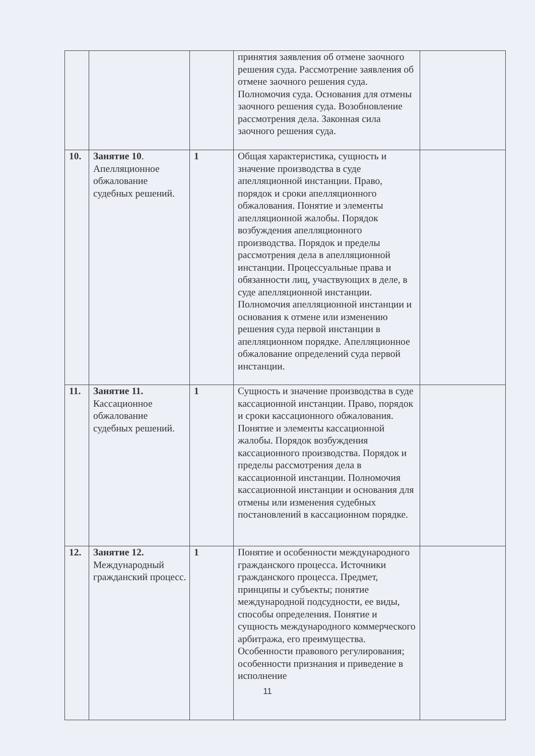| | | | принятия заявления об отмене заочного решения суда. Рассмотрение заявления об отмене заочного решения суда. Полномочия суда. Основания для отмены заочного решения суда. Возобновление рассмотрения дела. Законная сила заочного решения суда. | |
| 10. | Занятие 10 . Апелляционное обжалование судебных решений. | 1 | Общая характеристика, сущность и значение производства в суде апелляционной инстанции. Право, порядок и сроки апелляционного обжалования. Понятие и элементы апелляционной жалобы. Порядок возбуждения апелляционного производства. Порядок и пределы рассмотрения дела в апелляционной инстанции. Процессуальные права и обязанности лиц, участвующих в деле, в суде апелляционной инстанции. Полномочия апелляционной инстанции и основания к отмене или изменению решения суда первой инстанции в апелляционном порядке. Апелляционное обжалование определений суда первой инстанции. | |
| 11. | Занятие 11. Кассационное обжалование судебных решений. | 1 | Сущность и значение производства в суде кассационной инстанции. Право, порядок и сроки кассационного обжалования. Понятие и элементы кассационной жалобы. Порядок возбуждения кассационного производства. Порядок и пределы рассмотрения дела в кассационной инстанции. Полномочия кассационной инстанции и основания для отмены или изменения судебных постановлений в кассационном порядке. | |
| 12. | Занятие 12. Международный гражданский процесс. | 1 | Понятие и особенности международного гражданского процесса. Источники гражданского процесса. Предмет, принципы и субъекты; понятие международной подсудности, ее виды, способы определения. Понятие и сущность международного коммерческого арбитража, его преимущества. Особенности правового регулирования; особенности признания и приведение в исполнение | |
11